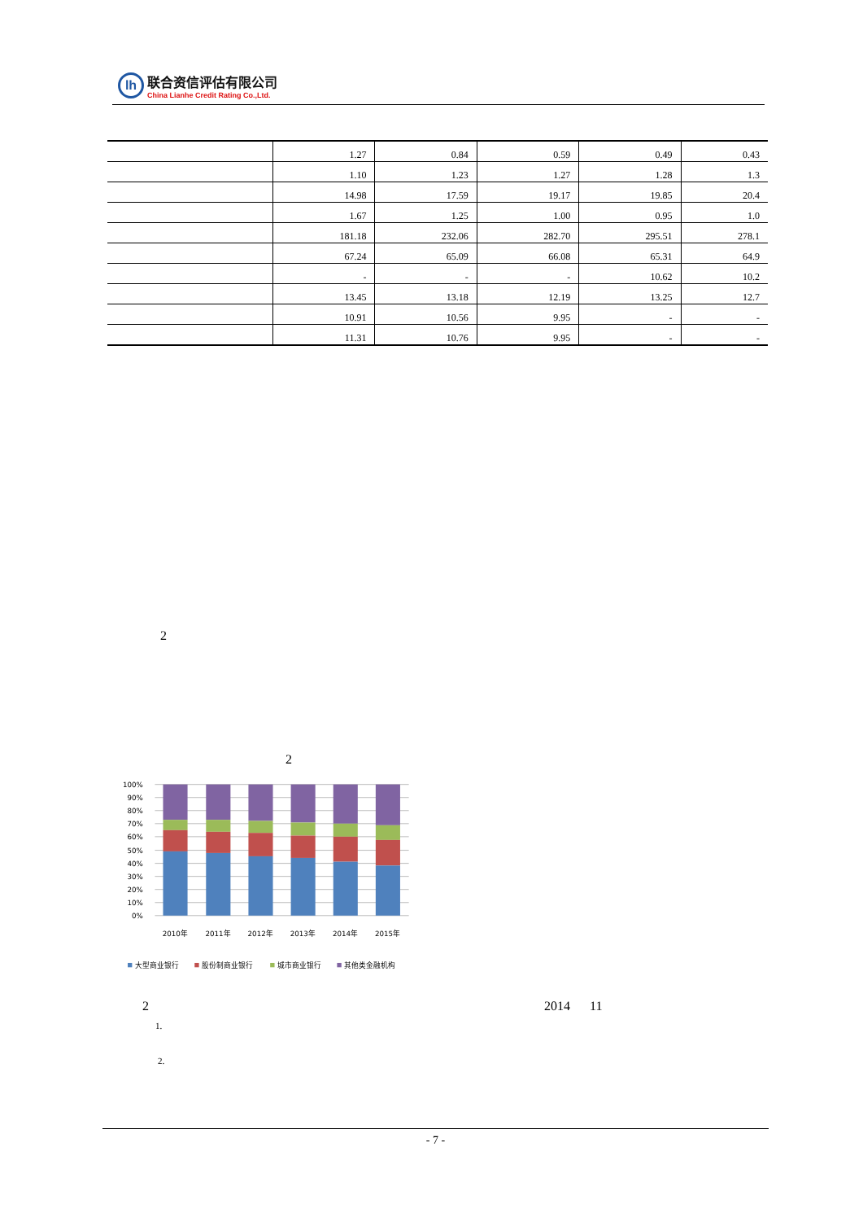lh
联合资信评估有限公司
China Lianhe Credit Rating Co.,Ltd.
| | 1.27 | 0.84 | 0.59 | 0.49 | 0.43 |
| | 1.10 | 1.23 | 1.27 | 1.28 | 1.3 |
| | 14.98 | 17.59 | 19.17 | 19.85 | 20.4 |
| | 1.67 | 1.25 | 1.00 | 0.95 | 1.0 |
| | 181.18 | 232.06 | 282.70 | 295.51 | 278.1 |
| | 67.24 | 65.09 | 66.08 | 65.31 | 64.9 |
| | - | - | - | 10.62 | 10.2 |
| | 13.45 | 13.18 | 12.19 | 13.25 | 12.7 |
| | 10.91 | 10.56 | 9.95 | - | - |
| | 11.31 | 10.76 | 9.95 | - | - |
2
2
100%
90%
80%
70%
60%
50%
40%
30%
20%
10%
0%
2010年
2011年
2012年
2013年
2014年
2015年
大型商业银行
股份制商业银行
城市商业银行
其他类金融机构
2 2014 11
1.
2.
- 7 -